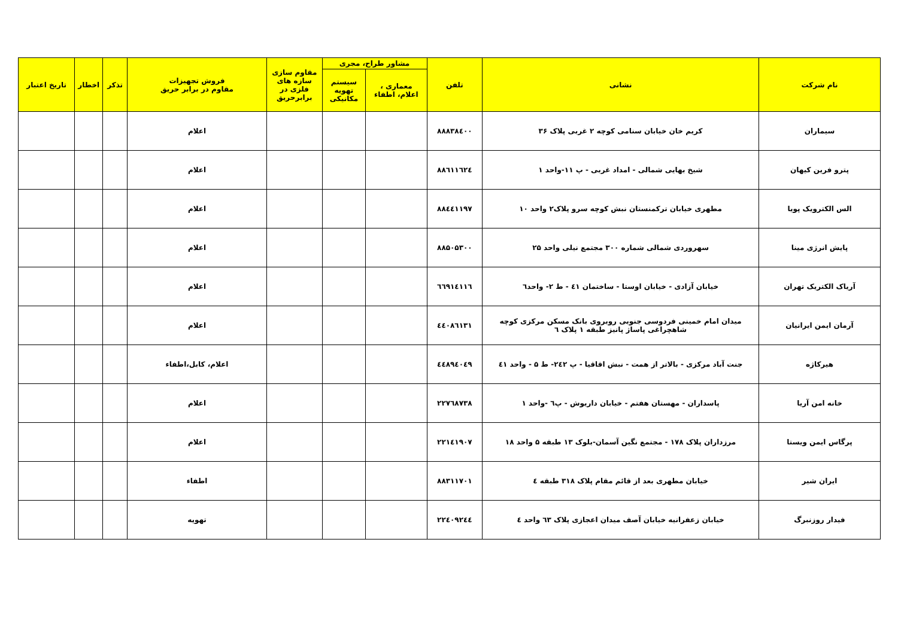| نام شرکت | نشانی | تلفن | مشاور طراح، مجری | | مقاوم سازی سازه های فلزی در برابرحریق | فروش تجهیزات مقاوم در برابر حریق | تذکر | اخطار | تاریخ اعتبار |
| --- | --- | --- | --- | --- | --- | --- | --- | --- | --- |
| | | | معماری ، اعلام، اطفاء | سیستم تهویه مکانیکی | | | | | |
| سیماران | کریم خان خیابان سنامی کوچه ۲ غربی پلاک ۳۶ | ۸۸۸۳۸٤۰۰ | | | | اعلام | | | |
| پترو فرین کیهان | شیخ بهایی شمالی - امداد غربی - پ ۱۱-واحد ۱ | ۸۸٦۱۱٦۲٤ | | | | اعلام | | | |
| الس الکترویک پویا | مطهری خیابان ترکمنستان نبش کوچه سرو پلاک۲ واحد ۱۰ | ۸۸٤٤۱۱۹۷ | | | | اعلام | | | |
| پایش انرژی مینا | سهروردی شمالی شماره ۳۰۰ مجتمع نیلی واحد ۲۵ | ۸۸۵۰۵۳۰۰ | | | | اعلام | | | |
| آریاک الکتریک تهران | خیابان آزادی - خیابان اوستا - ساختمان ٤۱ - ط ۲- واحد٦ | ٦٦۹۱٤۱۱٦ | | | | اعلام | | | |
| آرمان ایمن ایرانیان | میدان امام خمینی فردوسی جنوبی روبروی بانک مسکن مرکزی کوچه شاهچراغی پاساژ پانیز طبقه ۱ پلاک ٦ | ٤٤۰۸٦۱۳۱ | | | | اعلام | | | |
| هیرکاژه | جنت آباد مرکزی - بالاتر از همت - نبش اقاقیا - پ ۲٤۲- ط ۵ - واحد ٤۱ | ٤٤۸۹٤۰٤۹ | | | | اعلام، کابل،اطفاء | | | |
| خانه امن آریا | پاسداران - مهستان هفتم - خیابان داریوش - پ٦ -واحد ۱ | ۲۲۷٦۸۷۳۸ | | | | اعلام | | | |
| پرگاس ایمن ویستا | مرزداران پلاک ۱۷۸ - مجتمع نگین آسمان-بلوک ۱۳ طبقه ۵ واحد ۱۸ | ۲۲۱٤۱۹۰۷ | | | | اعلام | | | |
| ایران شیر | خیابان مطهری بعد از قائم مقام پلاک ۳۱۸ طبقه ٤ | ۸۸۳۱۱۷۰۱ | | | | اطفاء | | | |
| فیدار روزنبرگ | خیابان زعفرانیه خیابان آصف میدان اعجازی پلاک ٦۳ واحد ٤ | ۲۲٤۰۹۲٤٤ | | | | تهویه | | | |